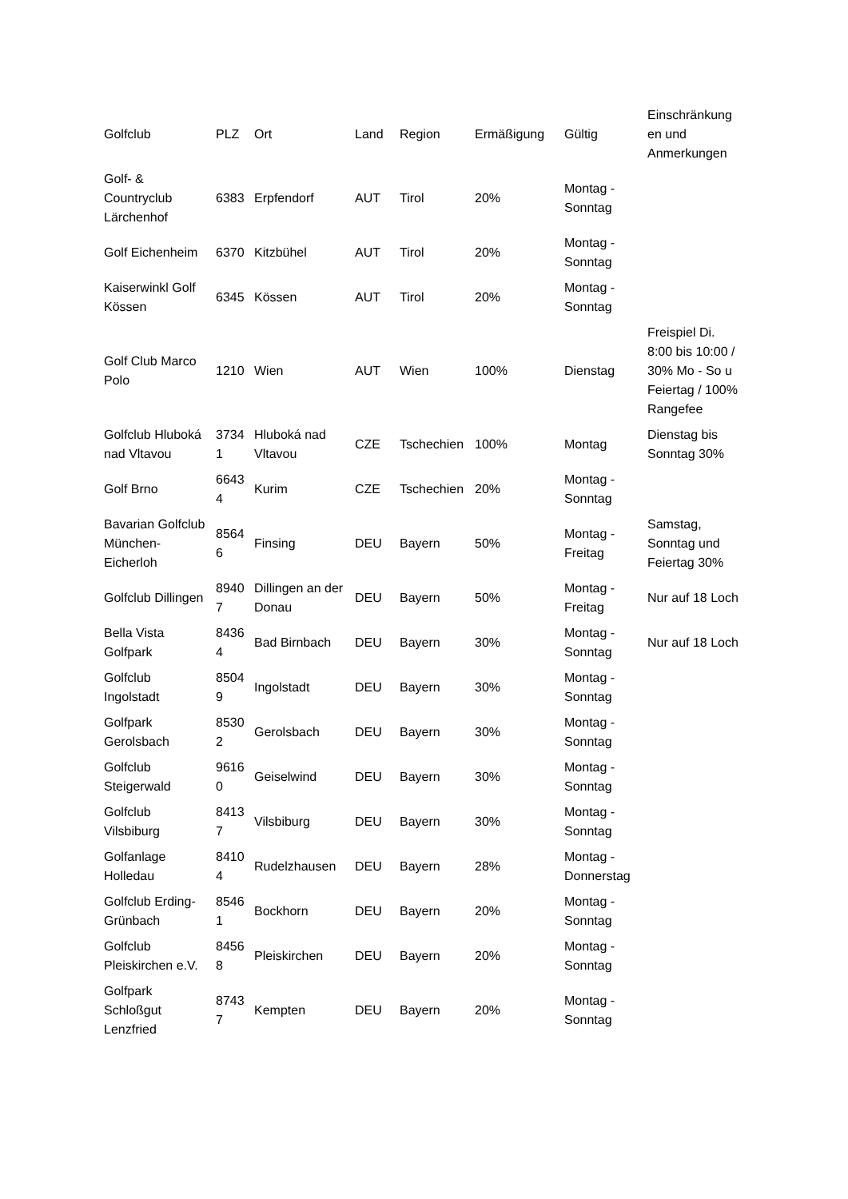| Golfclub | PLZ | Ort | Land | Region | Ermäßigung | Gültig | Einschränkung en und Anmerkungen |
| --- | --- | --- | --- | --- | --- | --- | --- |
| Golf- & Countryclub Lärchenhof | 6383 | Erpfendorf | AUT | Tirol | 20% | Montag - Sonntag | |
| Golf Eichenheim | 6370 | Kitzbühel | AUT | Tirol | 20% | Montag - Sonntag | |
| Kaiserwinkl Golf Kössen | 6345 | Kössen | AUT | Tirol | 20% | Montag - Sonntag | |
| Golf Club Marco Polo | 1210 | Wien | AUT | Wien | 100% | Dienstag | Freispiel Di. 8:00 bis 10:00 / 30% Mo - So u Feiertag / 100% Rangefee |
| Golfclub Hluboká nad Vltavou | 3734 1 | Hluboká nad Vltavou | CZE | Tschechien | 100% | Montag | Dienstag bis Sonntag 30% |
| Golf Brno | 6643 4 | Kurim | CZE | Tschechien | 20% | Montag - Sonntag | |
| Bavarian Golfclub München-Eicherloh | 8564 6 | Finsing | DEU | Bayern | 50% | Montag - Freitag | Samstag, Sonntag und Feiertag 30% |
| Golfclub Dillingen | 8940 7 | Dillingen an der Donau | DEU | Bayern | 50% | Montag - Freitag | Nur auf 18 Loch |
| Bella Vista Golfpark | 8436 4 | Bad Birnbach | DEU | Bayern | 30% | Montag - Sonntag | Nur auf 18 Loch |
| Golfclub Ingolstadt | 8504 9 | Ingolstadt | DEU | Bayern | 30% | Montag - Sonntag | |
| Golfpark Gerolsbach | 8530 2 | Gerolsbach | DEU | Bayern | 30% | Montag - Sonntag | |
| Golfclub Steigerwald | 9616 0 | Geiselwind | DEU | Bayern | 30% | Montag - Sonntag | |
| Golfclub Vilsbiburg | 8413 7 | Vilsbiburg | DEU | Bayern | 30% | Montag - Sonntag | |
| Golfanlage Holledau | 8410 4 | Rudelzhausen | DEU | Bayern | 28% | Montag - Donnerstag | |
| Golfclub Erding-Grünbach | 8546 1 | Bockhorn | DEU | Bayern | 20% | Montag - Sonntag | |
| Golfclub Pleiskirchen e.V. | 8456 8 | Pleiskirchen | DEU | Bayern | 20% | Montag - Sonntag | |
| Golfpark Schloßgut Lenzfried | 8743 7 | Kempten | DEU | Bayern | 20% | Montag - Sonntag | |